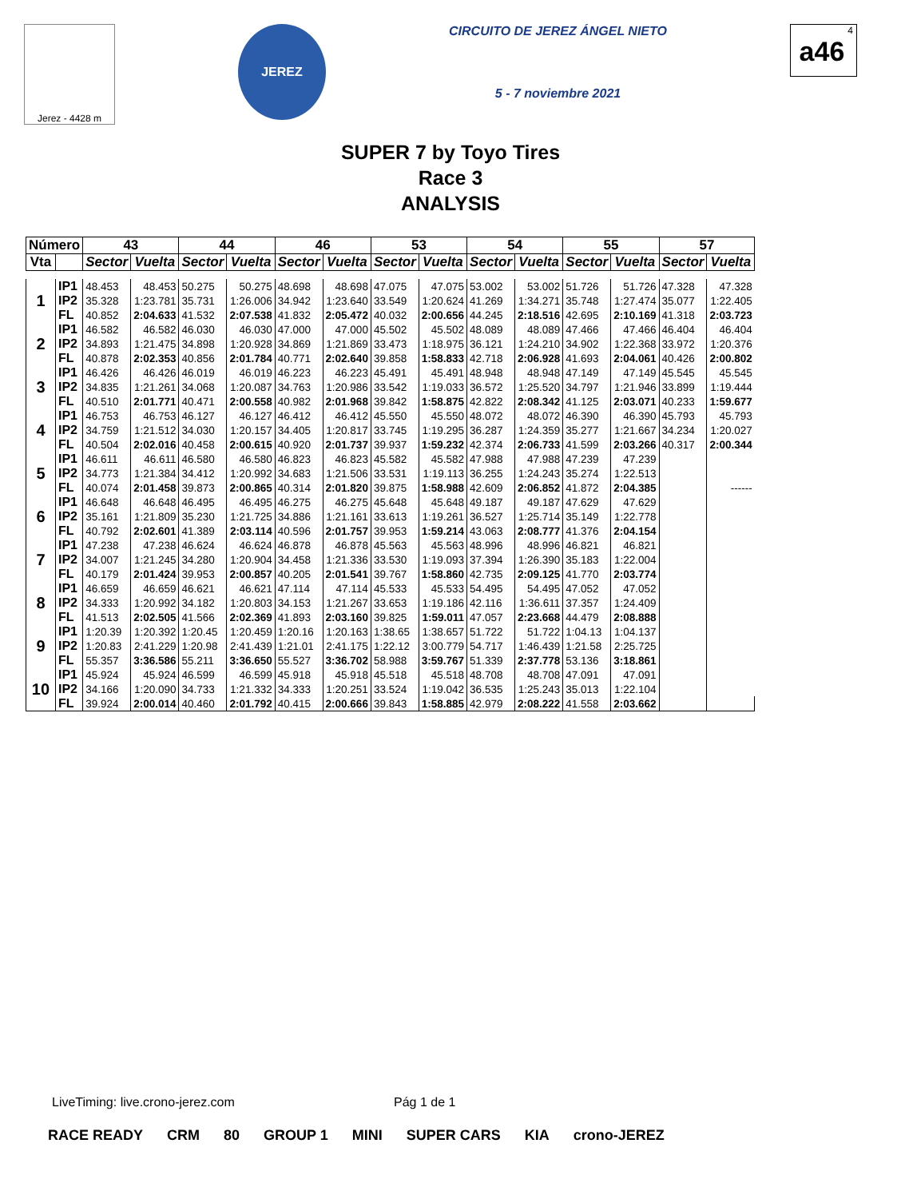Jerez - 4428 m
JEREZ
CIRCUITO DE JEREZ ÁNGEL NIETO
5 - 7 noviembre 2021
4
a46
SUPER 7 by Toyo Tires
Race 3
ANALYSIS
| Número | | 43 | | 44 | | 46 | | 53 | | 54 | | 55 | | 57 | |
| --- | --- | --- | --- | --- | --- | --- | --- | --- | --- | --- | --- | --- | --- | --- | --- |
| Vta | | Sector | Vuelta | Sector | Vuelta | Sector | Vuelta | Sector | Vuelta | Sector | Vuelta | Sector | Vuelta | Sector | Vuelta |
| 1 | IP1 | 48.453 | 48.453 | 50.275 | 50.275 | 48.698 | 48.698 | 47.075 | 47.075 | 53.002 | 53.002 | 51.726 | 51.726 | 47.328 | 47.328 |
| | IP2 | 35.328 | 1:23.781 | 35.731 | 1:26.006 | 34.942 | 1:23.640 | 33.549 | 1:20.624 | 41.269 | 1:34.271 | 35.748 | 1:27.474 | 35.077 | 1:22.405 |
| | FL | 40.852 | 2:04.633 | 41.532 | 2:07.538 | 41.832 | 2:05.472 | 40.032 | 2:00.656 | 44.245 | 2:18.516 | 42.695 | 2:10.169 | 41.318 | 2:03.723 |
| 2 | IP1 | 46.582 | 46.582 | 46.030 | 46.030 | 47.000 | 47.000 | 45.502 | 45.502 | 48.089 | 48.089 | 47.466 | 47.466 | 46.404 | 46.404 |
| | IP2 | 34.893 | 1:21.475 | 34.898 | 1:20.928 | 34.869 | 1:21.869 | 33.473 | 1:18.975 | 36.121 | 1:24.210 | 34.902 | 1:22.368 | 33.972 | 1:20.376 |
| | FL | 40.878 | 2:02.353 | 40.856 | 2:01.784 | 40.771 | 2:02.640 | 39.858 | 1:58.833 | 42.718 | 2:06.928 | 41.693 | 2:04.061 | 40.426 | 2:00.802 |
| 3 | IP1 | 46.426 | 46.426 | 46.019 | 46.019 | 46.223 | 46.223 | 45.491 | 45.491 | 48.948 | 48.948 | 47.149 | 47.149 | 45.545 | 45.545 |
| | IP2 | 34.835 | 1:21.261 | 34.068 | 1:20.087 | 34.763 | 1:20.986 | 33.542 | 1:19.033 | 36.572 | 1:25.520 | 34.797 | 1:21.946 | 33.899 | 1:19.444 |
| | FL | 40.510 | 2:01.771 | 40.471 | 2:00.558 | 40.982 | 2:01.968 | 39.842 | 1:58.875 | 42.822 | 2:08.342 | 41.125 | 2:03.071 | 40.233 | 1:59.677 |
| 4 | IP1 | 46.753 | 46.753 | 46.127 | 46.127 | 46.412 | 46.412 | 45.550 | 45.550 | 48.072 | 48.072 | 46.390 | 46.390 | 45.793 | 45.793 |
| | IP2 | 34.759 | 1:21.512 | 34.030 | 1:20.157 | 34.405 | 1:20.817 | 33.745 | 1:19.295 | 36.287 | 1:24.359 | 35.277 | 1:21.667 | 34.234 | 1:20.027 |
| | FL | 40.504 | 2:02.016 | 40.458 | 2:00.615 | 40.920 | 2:01.737 | 39.937 | 1:59.232 | 42.374 | 2:06.733 | 41.599 | 2:03.266 | 40.317 | 2:00.344 |
| 5 | IP1 | 46.611 | 46.611 | 46.580 | 46.580 | 46.823 | 46.823 | 45.582 | 45.582 | 47.988 | 47.988 | 47.239 | 47.239 | | |
| | IP2 | 34.773 | 1:21.384 | 34.412 | 1:20.992 | 34.683 | 1:21.506 | 33.531 | 1:19.113 | 36.255 | 1:24.243 | 35.274 | 1:22.513 | | |
| | FL | 40.074 | 2:01.458 | 39.873 | 2:00.865 | 40.314 | 2:01.820 | 39.875 | 1:58.988 | 42.609 | 2:06.852 | 41.872 | 2:04.385 | | ------ |
| 6 | IP1 | 46.648 | 46.648 | 46.495 | 46.495 | 46.275 | 46.275 | 45.648 | 45.648 | 49.187 | 49.187 | 47.629 | 47.629 | | |
| | IP2 | 35.161 | 1:21.809 | 35.230 | 1:21.725 | 34.886 | 1:21.161 | 33.613 | 1:19.261 | 36.527 | 1:25.714 | 35.149 | 1:22.778 | | |
| | FL | 40.792 | 2:02.601 | 41.389 | 2:03.114 | 40.596 | 2:01.757 | 39.953 | 1:59.214 | 43.063 | 2:08.777 | 41.376 | 2:04.154 | | |
| 7 | IP1 | 47.238 | 47.238 | 46.624 | 46.624 | 46.878 | 46.878 | 45.563 | 45.563 | 48.996 | 48.996 | 46.821 | 46.821 | | |
| | IP2 | 34.007 | 1:21.245 | 34.280 | 1:20.904 | 34.458 | 1:21.336 | 33.530 | 1:19.093 | 37.394 | 1:26.390 | 35.183 | 1:22.004 | | |
| | FL | 40.179 | 2:01.424 | 39.953 | 2:00.857 | 40.205 | 2:01.541 | 39.767 | 1:58.860 | 42.735 | 2:09.125 | 41.770 | 2:03.774 | | |
| 8 | IP1 | 46.659 | 46.659 | 46.621 | 46.621 | 47.114 | 47.114 | 45.533 | 45.533 | 54.495 | 54.495 | 47.052 | 47.052 | | |
| | IP2 | 34.333 | 1:20.992 | 34.182 | 1:20.803 | 34.153 | 1:21.267 | 33.653 | 1:19.186 | 42.116 | 1:36.611 | 37.357 | 1:24.409 | | |
| | FL | 41.513 | 2:02.505 | 41.566 | 2:02.369 | 41.893 | 2:03.160 | 39.825 | 1:59.011 | 47.057 | 2:23.668 | 44.479 | 2:08.888 | | |
| 9 | IP1 | 1:20.39 | 1:20.392 | 1:20.45 | 1:20.459 | 1:20.16 | 1:20.163 | 1:38.65 | 1:38.657 | 51.722 | 51.722 | 1:04.13 | 1:04.137 | | |
| | IP2 | 1:20.83 | 2:41.229 | 1:20.98 | 2:41.439 | 1:21.01 | 2:41.175 | 1:22.12 | 3:00.779 | 54.717 | 1:46.439 | 1:21.58 | 2:25.725 | | |
| | FL | 55.357 | 3:36.586 | 55.211 | 3:36.650 | 55.527 | 3:36.702 | 58.988 | 3:59.767 | 51.339 | 2:37.778 | 53.136 | 3:18.861 | | |
| 10 | IP1 | 45.924 | 45.924 | 46.599 | 46.599 | 45.918 | 45.918 | 45.518 | 45.518 | 48.708 | 48.708 | 47.091 | 47.091 | | |
| | IP2 | 34.166 | 1:20.090 | 34.733 | 1:21.332 | 34.333 | 1:20.251 | 33.524 | 1:19.042 | 36.535 | 1:25.243 | 35.013 | 1:22.104 | | |
| | FL | 39.924 | 2:00.014 | 40.460 | 2:01.792 | 40.415 | 2:00.666 | 39.843 | 1:58.885 | 42.979 | 2:08.222 | 41.558 | 2:03.662 | | |
LiveTiming: live.crono-jerez.com
Pág 1 de 1
RACE READY CRM 80 GROUP 1 MINI SUPER CARS KIA crono-JEREZ